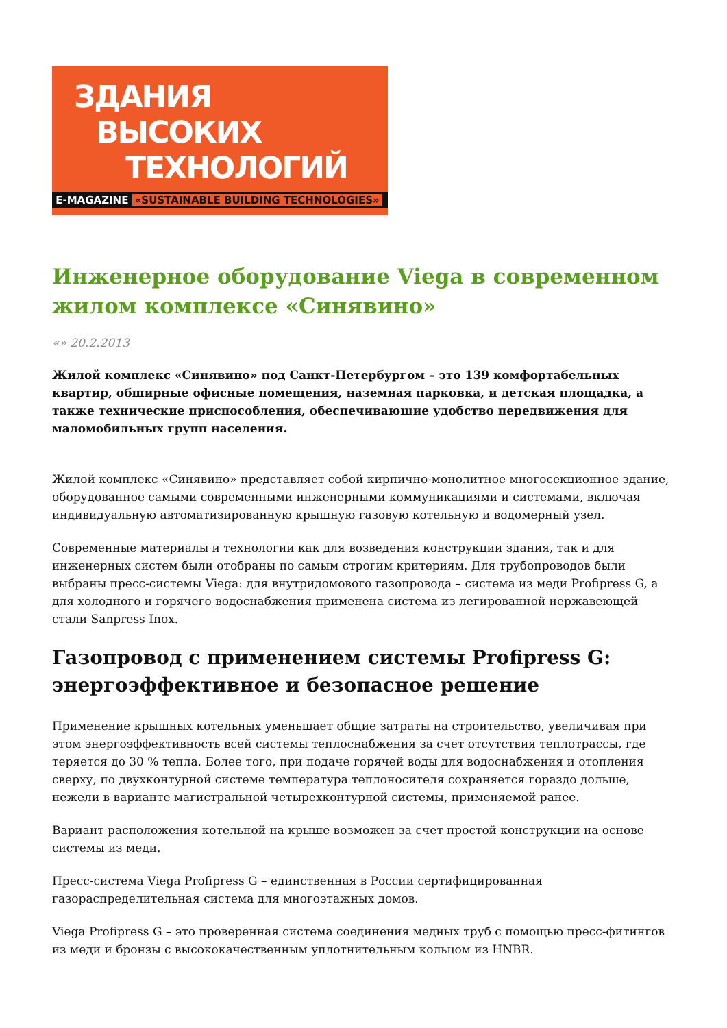ЗДАНИЯ
ВЫСОКИХ
ТЕХНОЛОГИЙ
E-MAGAZINE «SUSTAINABLE BUILDING TECHNOLOGIES»
Инженерное оборудование Viega в современном жилом комплексе «Синявино»
«» 20.2.2013
Жилой комплекс «Синявино» под Санкт-Петербургом – это 139 комфортабельных квартир, обширные офисные помещения, наземная парковка, и детская площадка, а также технические приспособления, обеспечивающие удобство передвижения для маломобильных групп населения.
Жилой комплекс «Синявино» представляет собой кирпично-монолитное многосекционное здание, оборудованное самыми современными инженерными коммуникациями и системами, включая индивидуальную автоматизированную крышную газовую котельную и водомерный узел.
Современные материалы и технологии как для возведения конструкции здания, так и для инженерных систем были отобраны по самым строгим критериям. Для трубопроводов были выбраны пресс-системы Viega: для внутридомового газопровода – система из меди Profipress G, а для холодного и горячего водоснабжения применена система из легированной нержавеющей стали Sanpress Inox.
Газопровод с применением системы Profipress G: энергоэффективное и безопасное решение
Применение крышных котельных уменьшает общие затраты на строительство, увеличивая при этом энергоэффективность всей системы теплоснабжения за счет отсутствия теплотрассы, где теряется до 30 % тепла. Более того, при подаче горячей воды для водоснабжения и отопления сверху, по двухконтурной системе температура теплоносителя сохраняется гораздо дольше, нежели в варианте магистральной четырехконтурной системы, применяемой ранее.
Вариант расположения котельной на крыше возможен за счет простой конструкции на основе системы из меди.
Пресс-система Viega Profipress G – единственная в России сертифицированная газораспределительная система для многоэтажных домов.
Viega Profipress G – это проверенная система соединения медных труб с помощью пресс-фитингов из меди и бронзы с высококачественным уплотнительным кольцом из HNBR.